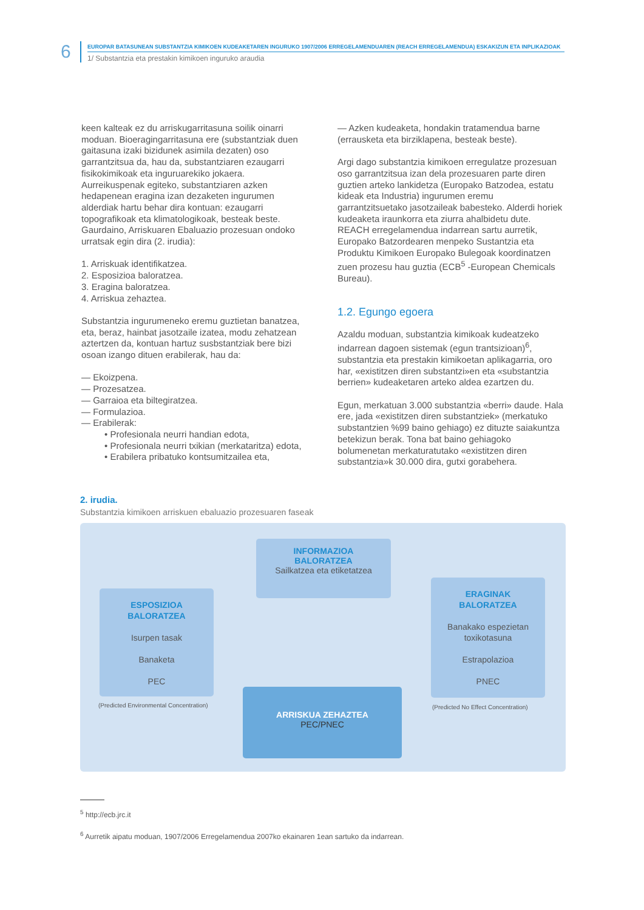6
EUROPAR BATASUNEAN SUBSTANTZIA KIMIKOEN KUDEAKETAREN INGURUKO 1907/2006 ERREGELAMENDUAREN (REACH ERREGELAMENDUA) ESKAKIZUN ETA INPLIKAZIOAK
1/ Substantzia eta prestakin kimikoen inguruko araudia
keen kalteak ez du arriskugarritasuna soilik oinarri moduan. Bioeragingarritasuna ere (substantziak duen gaitasuna izaki bizidunek asimila dezaten) oso garrantzitsua da, hau da, substantziaren ezaugarri fisikokimikoak eta inguruarekiko jokaera. Aurreikuspenak egiteko, substantziaren azken hedapenean eragina izan dezaketen ingurumen alderdiak hartu behar dira kontuan: ezaugarri topografikoak eta klimatologikoak, besteak beste. Gaurdaino, Arriskuaren Ebaluazio prozesuan ondoko urratsak egin dira (2. irudia):
1. Arriskuak identifikatzea.
2. Esposizioa baloratzea.
3. Eragina baloratzea.
4. Arriskua zehaztea.
Substantzia ingurumeneko eremu guztietan banatzea, eta, beraz, hainbat jasotzaile izatea, modu zehatzean aztertzen da, kontuan hartuz susbstantziak bere bizi osoan izango dituen erabilerak, hau da:
— Ekoizpena.
— Prozesatzea.
— Garraioa eta biltegiratzea.
— Formulazioa.
— Erabilerak:
• Profesionala neurri handian edota,
• Profesionala neurri txikian (merkataritza) edota,
• Erabilera pribatuko kontsumitzailea eta,
— Azken kudeaketa, hondakin tratamendua barne (errausketa eta birziklapena, besteak beste).
Argi dago substantzia kimikoen erregulatze prozesuan oso garrantzitsua izan dela prozesuaren parte diren guztien arteko lankidetza (Europako Batzodea, estatu kideak eta Industria) ingurumen eremu garrantzitsuetako jasotzaileak babesteko. Alderdi horiek kudeaketa iraunkorra eta ziurra ahalbidetu dute. REACH erregelamendua indarrean sartu aurretik, Europako Batzordearen menpeko Sustantzia eta Produktu Kimikoen Europako Bulegoak koordinatzen zuen prozesu hau guztia (ECB<sup>5</sup> -European Chemicals Bureau).
1.2. Egungo egoera
Azaldu moduan, substantzia kimikoak kudeatzeko indarrean dagoen sistemak (egun trantsizioan)<sup>6</sup>, substantzia eta prestakin kimikoetan aplikagarria, oro har, «existitzen diren substantzi»en eta «substantzia berrien» kudeaketaren arteko aldea ezartzen du.
Egun, merkatuan 3.000 substantzia «berri» daude. Hala ere, jada «existitzen diren substantziek» (merkatuko substantzien %99 baino gehiago) ez dituzte saiakuntza betekizun berak. Tona bat baino gehiagoko bolumenetan merkaturatutako «existitzen diren substantzia»k 30.000 dira, gutxi gorabehera.
2. irudia.
Substantzia kimikoen arriskuen ebaluazio prozesuaren faseak
INFORMAZIOA
BALORATZEA
Sailkatzea eta etiketatzea
ESPOSIZIOA
BALORATZEA
Isurpen tasak
Banaketa
PEC
ERAGINAK
BALORATZEA
Banakako espezietan toxikotasuna
Estrapolazioa
PNEC
ARRISKUA ZEHAZTEA
PEC/PNEC
(Predicted Environmental Concentration)
(Predicted No Effect Concentration)
<sup>5</sup> http://ecb.jrc.it
<sup>6</sup> Aurretik aipatu moduan, 1907/2006 Erregelamendua 2007ko ekainaren 1ean sartuko da indarrean.